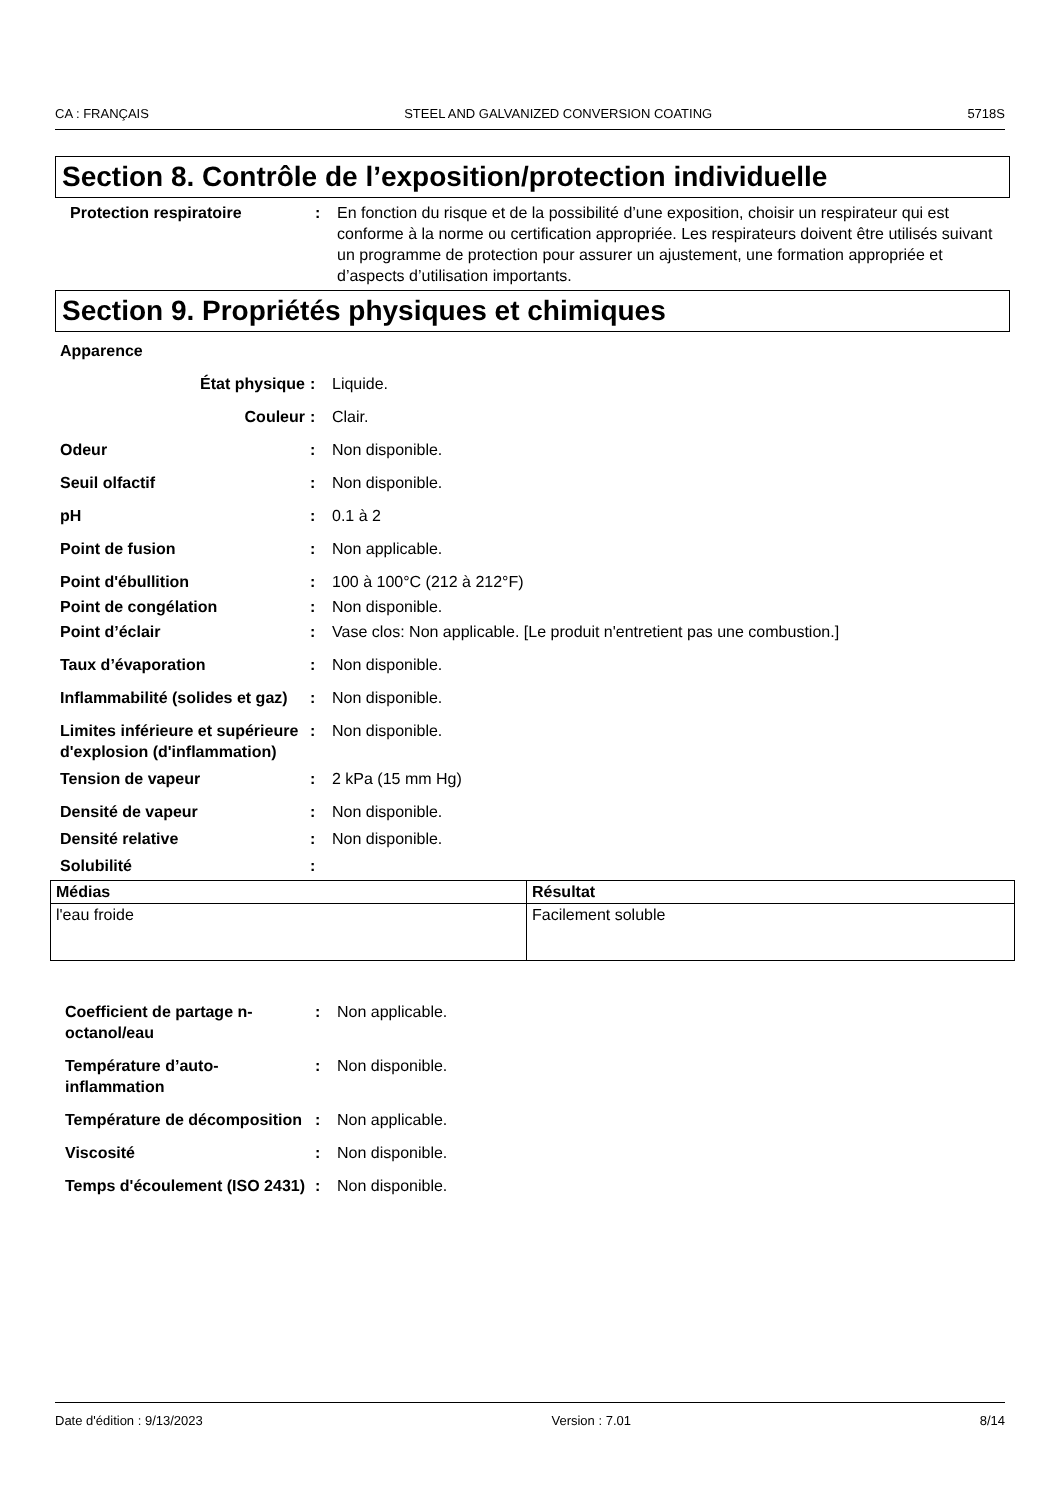CA : FRANÇAIS STEEL AND GALVANIZED CONVERSION COATING 5718S
Section 8. Contrôle de l’exposition/protection individuelle
Protection respiratoire : En fonction du risque et de la possibilité d’une exposition, choisir un respirateur qui est conforme à la norme ou certification appropriée. Les respirateurs doivent être utilisés suivant un programme de protection pour assurer un ajustement, une formation appropriée et d’aspects d’utilisation importants.
Section 9. Propriétés physiques et chimiques
Apparence
État physique : Liquide.
Couleur : Clair.
Odeur : Non disponible.
Seuil olfactif : Non disponible.
pH : 0.1 à 2
Point de fusion : Non applicable.
Point d'ébullition : 100 à 100°C (212 à 212°F)
Point de congélation : Non disponible.
Point d’éclair : Vase clos: Non applicable. [Le produit n'entretient pas une combustion.]
Taux d’évaporation : Non disponible.
Inflammabilité (solides et gaz)
: Non disponible.
Limites inférieure et supérieure d'explosion (d'inflammation)
: Non disponible.
Tension de vapeur : 2 kPa (15 mm Hg)
Densité de vapeur : Non disponible.
Densité relative : Non disponible.
Solubilité :
| Médias | Résultat |
| --- | --- |
| l'eau froide | Facilement soluble |
Coefficient de partage n-octanol/eau
: Non applicable.
Température d’auto-inflammation
: Non disponible.
Température de décomposition
: Non applicable.
Viscosité : Non disponible.
Temps d'écoulement (ISO 2431)
: Non disponible.
Date d'édition : 9/13/2023 Version : 7.01 8/14